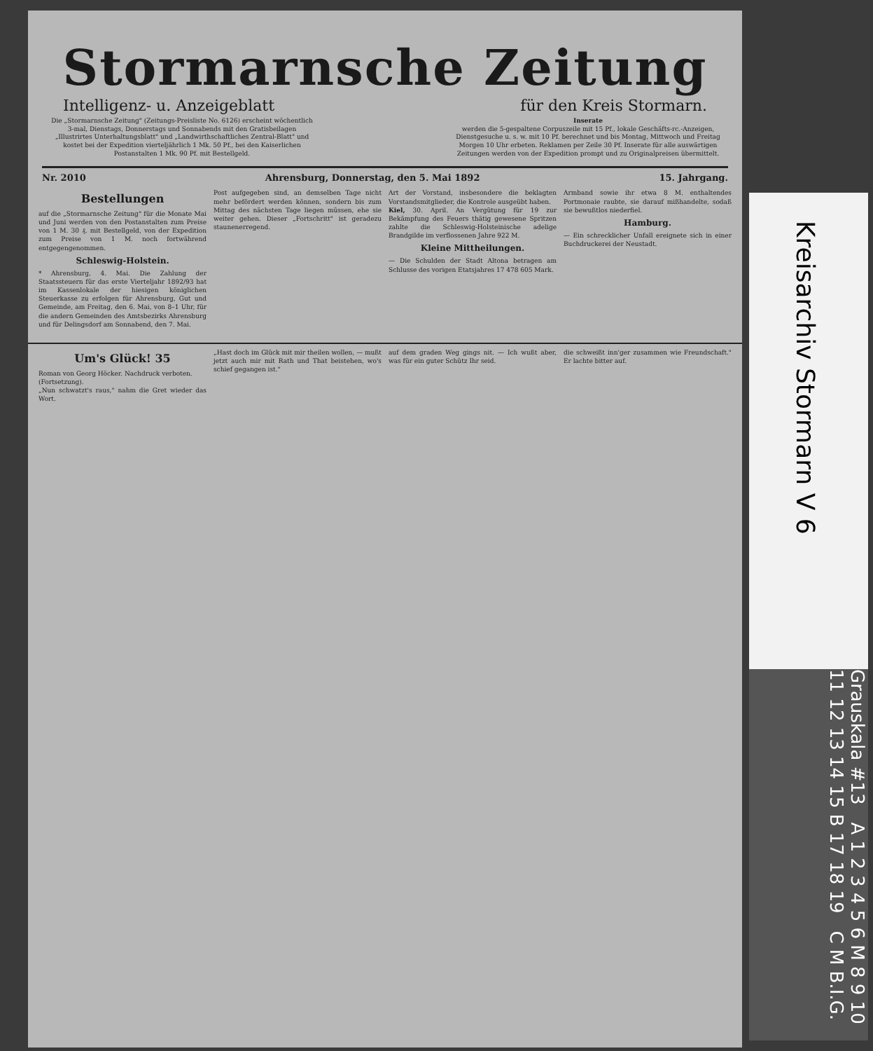Stormarnsche Zeitung
Intelligenz- u. Anzeigeblatt für den Kreis Stormarn.
Die „Stormarnsche Zeitung" (Zeitungs-Preisliste No. 6126) erscheint wöchentlich 3-mal, Dienstags, Donnerstags und Sonnabends mit den Gratisbeilagen „Illustrirtes Unterhaltungsblatt" und „Landwirthschaftliches Zentral-Blatt" und kostet bei der Expedition vierteljährlich 1 Mk. 50 Pf., bei den Kaiserlichen Postanstalten 1 Mk. 90 Pf. mit Bestellgeld.
Inserate
werden die 5-gespaltene Corpuszeile mit 15 Pf., lokale Geschäfts-rc.-Anzeigen, Dienstgesuche u. s. w. mit 10 Pf. berechnet und bis Montag, Mittwoch und Freitag Morgen 10 Uhr erbeten. Reklamen per Zeile 30 Pf. Inserate für alle auswärtigen Zeitungen werden von der Expedition prompt und zu Originalpreisen übermittelt.
Nr. 2010 Ahrensburg, Donnerstag, den 5. Mai 1892 15. Jahrgang.
Bestellungen
auf die „Stormarnsche Zeitung" für die Monate Mai und Juni werden von den Postanstalten zum Preise von 1 M. 30 ₰. mit Bestellgeld, von der Expedition zum Preise von 1 M. noch fortwährend entgegengenommen.
Schleswig-Holstein.
* Ahrensburg, 4. Mai. Die Zahlung der Staatssteuern für das erste Vierteljahr 1892/93 hat im Kassenlokale der hiesigen königlichen Steuerkasse zu erfolgen für Ahrensburg, Gut und Gemeinde, am Freitag, den 6. Mai, von 8–1 Uhr, für die andern Gemeinden des Amtsbezirks Ahrensburg und für Delingsdorf am Sonnabend, den 7. Mai.
Post aufgegeben sind, an demselben Tage nicht mehr befördert werden können, sondern bis zum Mittag des nächsten Tage liegen müssen, ehe sie weiter gehen. Dieser „Fortschritt" ist geradezu staunenerregend.
Art der Vorstand, insbesondere die beklagten Vorstandsmitglieder, die Kontrole ausgeübt haben.
Kiel, 30. April. An Vergütung für 19 zur Bekämpfung des Feuers thätig gewesene Spritzen zahlte die Schleswig-Holsteinische adelige Brandgilde im verflossenen Jahre 922 M.
Kleine Mittheilungen.
— Die Schulden der Stadt Altona betragen am Schlusse des vorigen Etatsjahres 17 478 605 Mark.
Armband sowie ihr etwa 8 M. enthaltendes Portmonaie raubte, sie darauf mißhandelte, sodaß sie bewußtlos niederfiel.
Hamburg.
— Ein schrecklicher Unfall ereignete sich in einer Buchdruckerei der Neustadt.
Um's Glück! 35
Roman von Georg Höcker. Nachdruck verboten.
(Fortsetzung).
„Nun schwatzt's raus," nahm die Gret wieder das Wort.
„Hast doch im Glück mit mir theilen wollen, — mußt jetzt auch mir mit Rath und That beistehen, wo's schief gegangen ist."
auf dem graden Weg gings nit. — Ich wußt aber, was für ein guter Schütz Ihr seid.
die schweißt inn'ger zusammen wie Freundschaft." Er lachte bitter auf.
Kreisarchiv Stormarn V 6
Grauskala #13 A 1 2 3 4 5 6 M 8 9 10 11 12 13 14 15 B 17 18 19 C M B.I.G.